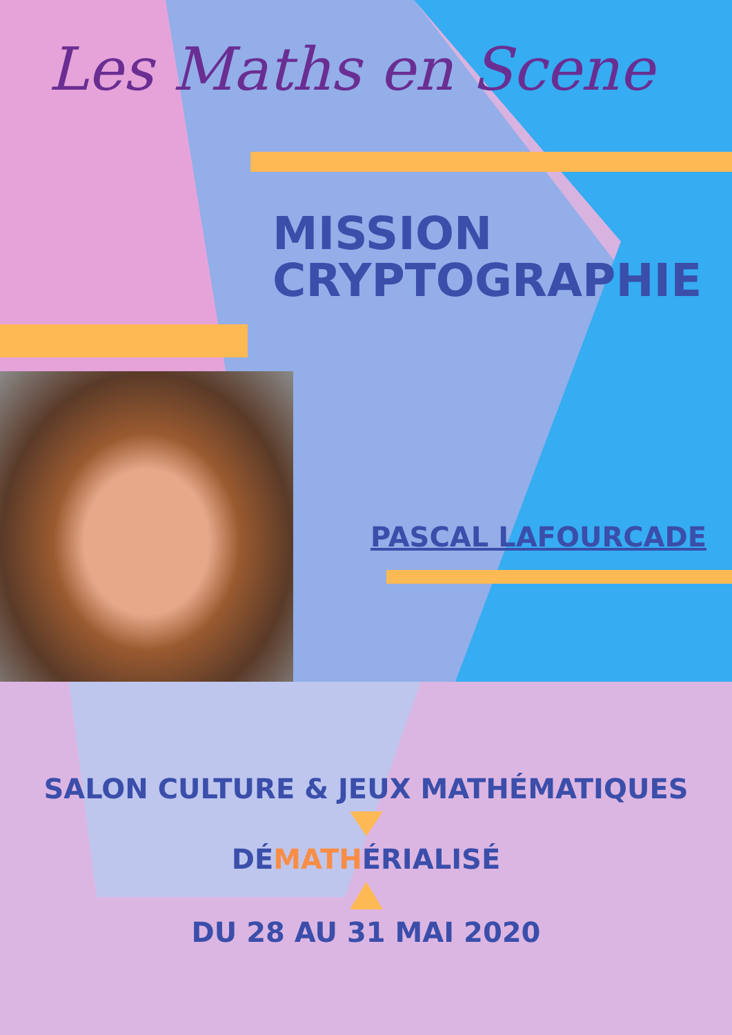Les Maths en Scene
MISSION
CRYPTOGRAPHIE
PASCAL LAFOURCADE
SALON CULTURE & JEUX MATHÉMATIQUES
DÉMATHÉRIALISÉ
DU 28 AU 31 MAI 2020